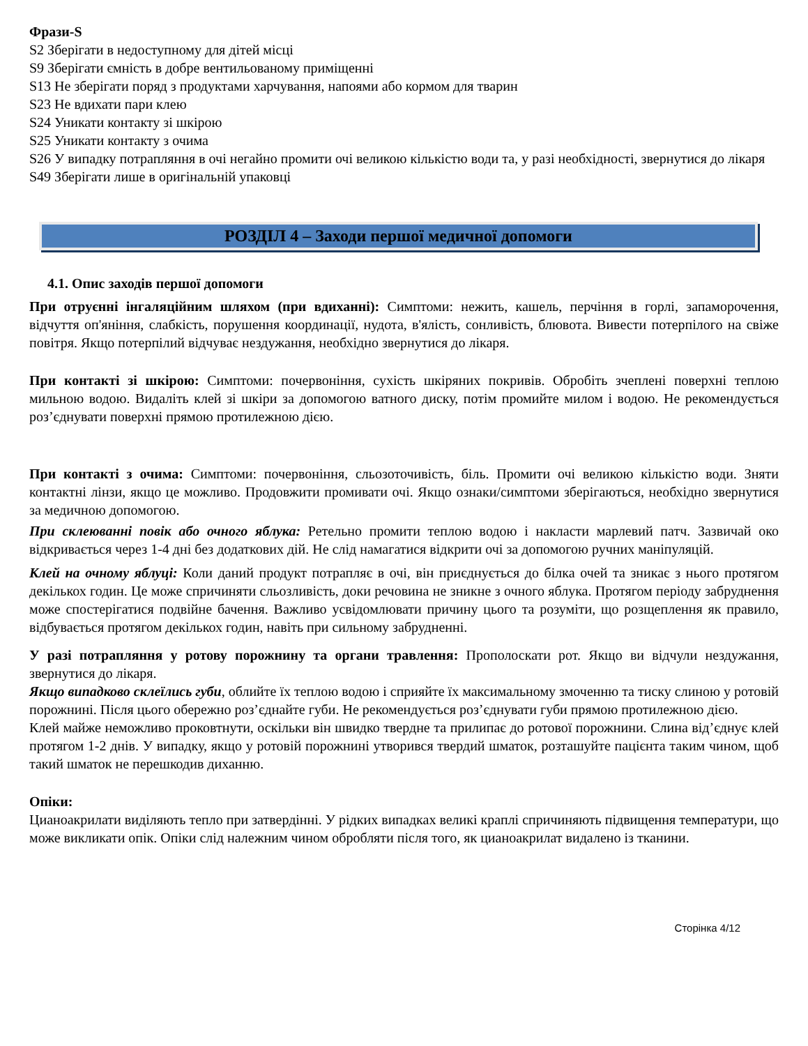Фрази-S
S2 Зберігати в недоступному для дітей місці
S9 Зберігати ємність в добре вентильованому приміщенні
S13 Не зберігати поряд з продуктами харчування, напоями або кормом для тварин
S23 Не вдихати пари клею
S24 Уникати контакту зі шкірою
S25 Уникати контакту з очима
S26 У випадку потрапляння в очі негайно промити очі великою кількістю води та, у разі необхідності, звернутися до лікаря
S49 Зберігати лише в оригінальній упаковці
РОЗДІЛ 4 – Заходи першої медичної допомоги
4.1. Опис заходів першої допомоги
При отруєнні інгаляційним шляхом (при вдиханні): Симптоми: нежить, кашель, перчіння в горлі, запаморочення, відчуття оп'яніння, слабкість, порушення координації, нудота, в'ялість, сонливість, блювота. Вивести потерпілого на свіже повітря. Якщо потерпілий відчуває нездужання, необхідно звернутися до лікаря.
При контакті зі шкірою: Симптоми: почервоніння, сухість шкіряних покривів. Обробіть зчеплені поверхні теплою мильною водою. Видаліть клей зі шкіри за допомогою ватного диску, потім промийте милом і водою. Не рекомендується роз’єднувати поверхні прямою протилежною дією.
При контакті з очима: Симптоми: почервоніння, сльозоточивість, біль. Промити очі великою кількістю води. Зняти контактні лінзи, якщо це можливо. Продовжити промивати очі. Якщо ознаки/симптоми зберігаються, необхідно звернутися за медичною допомогою.
При склеюванні повік або очного яблука: Ретельно промити теплою водою і накласти марлевий патч. Зазвичай око відкривається через 1-4 дні без додаткових дій. Не слід намагатися відкрити очі за допомогою ручних маніпуляцій.
Клей на очному яблуці: Коли даний продукт потрапляє в очі, він приєднується до білка очей та зникає з нього протягом декількох годин. Це може спричиняти сльозливість, доки речовина не зникне з очного яблука. Протягом періоду забруднення може спостерігатися подвійне бачення. Важливо усвідомлювати причину цього та розуміти, що розщеплення як правило, відбувається протягом декількох годин, навіть при сильному забрудненні.
У разі потрапляння у ротову порожнину та органи травлення: Прополоскати рот. Якщо ви відчули нездужання, звернутися до лікаря.
Якщо випадково склеїлись губи, облийте їх теплою водою і сприяйте їх максимальному змоченню та тиску слиною у ротовій порожнині. Після цього обережно роз’єднайте губи. Не рекомендується роз’єднувати губи прямою протилежною дією.
Клей майже неможливо проковтнути, оскільки він швидко твердне та прилипає до ротової порожнини. Слина від’єднує клей протягом 1-2 днів. У випадку, якщо у ротовій порожнині утворився твердий шматок, розташуйте пацієнта таким чином, щоб такий шматок не перешкодив диханню.
Опіки:
Цианоакрилати виділяють тепло при затвердінні. У рідких випадках великі краплі спричиняють підвищення температури, що може викликати опік. Опіки слід належним чином обробляти після того, як цианоакрилат видалено із тканини.
Сторінка 4/12